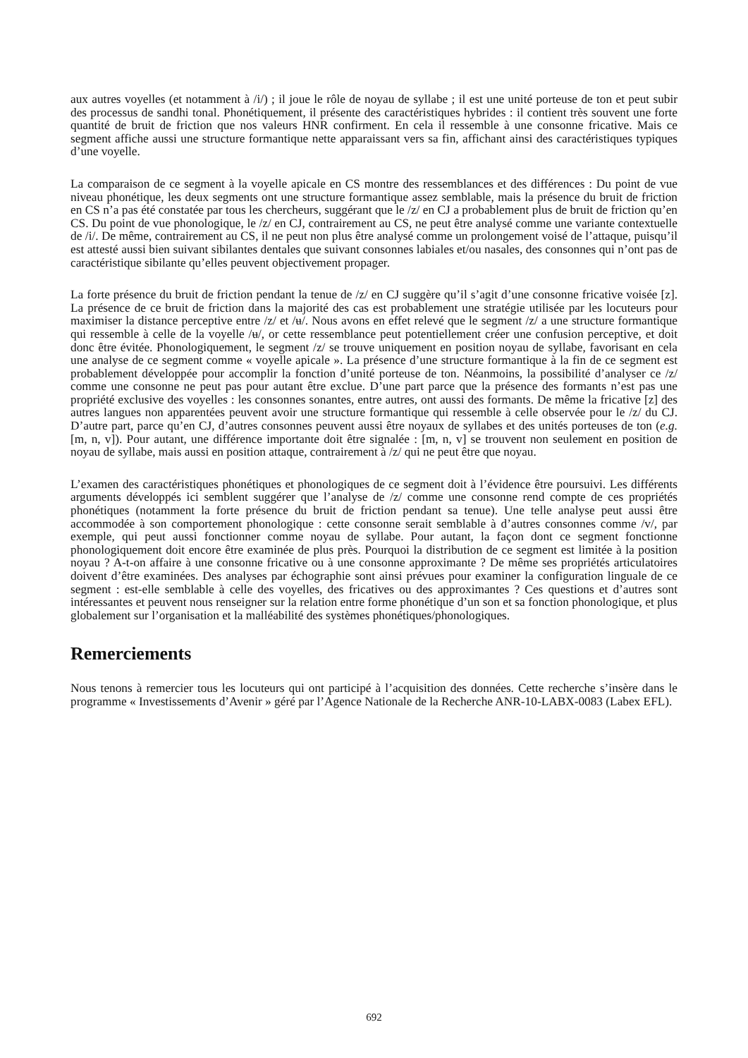aux autres voyelles (et notamment à /i/) ; il joue le rôle de noyau de syllabe ; il est une unité porteuse de ton et peut subir des processus de sandhi tonal. Phonétiquement, il présente des caractéristiques hybrides : il contient très souvent une forte quantité de bruit de friction que nos valeurs HNR confirment. En cela il ressemble à une consonne fricative. Mais ce segment affiche aussi une structure formantique nette apparaissant vers sa fin, affichant ainsi des caractéristiques typiques d’une voyelle.
La comparaison de ce segment à la voyelle apicale en CS montre des ressemblances et des différences : Du point de vue niveau phonétique, les deux segments ont une structure formantique assez semblable, mais la présence du bruit de friction en CS n’a pas été constatée par tous les chercheurs, suggérant que le /z/ en CJ a probablement plus de bruit de friction qu’en CS. Du point de vue phonologique, le /z/ en CJ, contrairement au CS, ne peut être analysé comme une variante contextuelle de /i/. De même, contrairement au CS, il ne peut non plus être analysé comme un prolongement voisé de l’attaque, puisqu’il est attesté aussi bien suivant sibilantes dentales que suivant consonnes labiales et/ou nasales, des consonnes qui n’ont pas de caractéristique sibilante qu’elles peuvent objectivement propager.
La forte présence du bruit de friction pendant la tenue de /z/ en CJ suggère qu’il s’agit d’une consonne fricative voisée [z]. La présence de ce bruit de friction dans la majorité des cas est probablement une stratégie utilisée par les locuteurs pour maximiser la distance perceptive entre /z/ et /ʉ/. Nous avons en effet relevé que le segment /z/ a une structure formantique qui ressemble à celle de la voyelle /ʉ/, or cette ressemblance peut potentiellement créer une confusion perceptive, et doit donc être évitée. Phonologiquement, le segment /z/ se trouve uniquement en position noyau de syllabe, favorisant en cela une analyse de ce segment comme « voyelle apicale ». La présence d’une structure formantique à la fin de ce segment est probablement développée pour accomplir la fonction d’unité porteuse de ton. Néanmoins, la possibilité d’analyser ce /z/ comme une consonne ne peut pas pour autant être exclue. D’une part parce que la présence des formants n’est pas une propriété exclusive des voyelles : les consonnes sonantes, entre autres, ont aussi des formants. De même la fricative [z] des autres langues non apparentées peuvent avoir une structure formantique qui ressemble à celle observée pour le /z/ du CJ. D’autre part, parce qu’en CJ, d’autres consonnes peuvent aussi être noyaux de syllabes et des unités porteuses de ton (e.g. [m, n, v]). Pour autant, une différence importante doit être signalée : [m, n, v] se trouvent non seulement en position de noyau de syllabe, mais aussi en position attaque, contrairement à /z/ qui ne peut être que noyau.
L’examen des caractéristiques phonétiques et phonologiques de ce segment doit à l’évidence être poursuivi. Les différents arguments développés ici semblent suggérer que l’analyse de /z/ comme une consonne rend compte de ces propriétés phonétiques (notamment la forte présence du bruit de friction pendant sa tenue). Une telle analyse peut aussi être accommodée à son comportement phonologique : cette consonne serait semblable à d’autres consonnes comme /v/, par exemple, qui peut aussi fonctionner comme noyau de syllabe. Pour autant, la façon dont ce segment fonctionne phonologiquement doit encore être examinée de plus près. Pourquoi la distribution de ce segment est limitée à la position noyau ? A-t-on affaire à une consonne fricative ou à une consonne approximante ? De même ses propriétés articulatoires doivent d’être examinées. Des analyses par échographie sont ainsi prévues pour examiner la configuration linguale de ce segment : est-elle semblable à celle des voyelles, des fricatives ou des approximantes ? Ces questions et d’autres sont intéressantes et peuvent nous renseigner sur la relation entre forme phonétique d’un son et sa fonction phonologique, et plus globalement sur l’organisation et la malléabilité des systèmes phonétiques/phonologiques.
Remerciements
Nous tenons à remercier tous les locuteurs qui ont participé à l’acquisition des données. Cette recherche s’insère dans le programme « Investissements d’Avenir » géré par l’Agence Nationale de la Recherche ANR-10-LABX-0083 (Labex EFL).
692